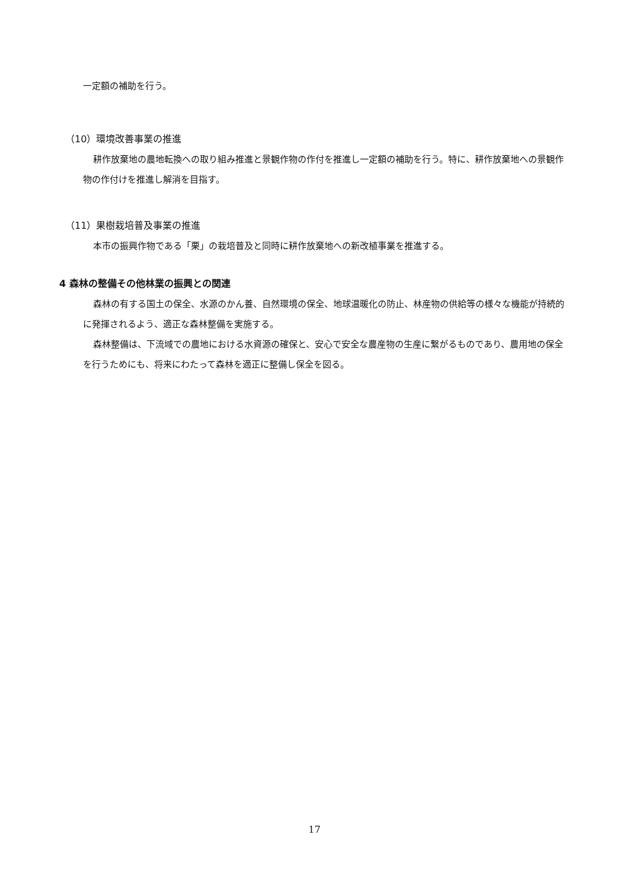一定額の補助を行う。
（10）環境改善事業の推進
耕作放棄地の農地転換への取り組み推進と景観作物の作付を推進し一定額の補助を行う。特に、耕作放棄地への景観作物の作付けを推進し解消を目指す。
（11）果樹栽培普及事業の推進
本市の振興作物である「栗」の栽培普及と同時に耕作放棄地への新改植事業を推進する。
4 森林の整備その他林業の振興との関連
森林の有する国土の保全、水源のかん養、自然環境の保全、地球温暖化の防止、林産物の供給等の様々な機能が持続的に発揮されるよう、適正な森林整備を実施する。
森林整備は、下流域での農地における水資源の確保と、安心で安全な農産物の生産に繋がるものであり、農用地の保全を行うためにも、将来にわたって森林を適正に整備し保全を図る。
17